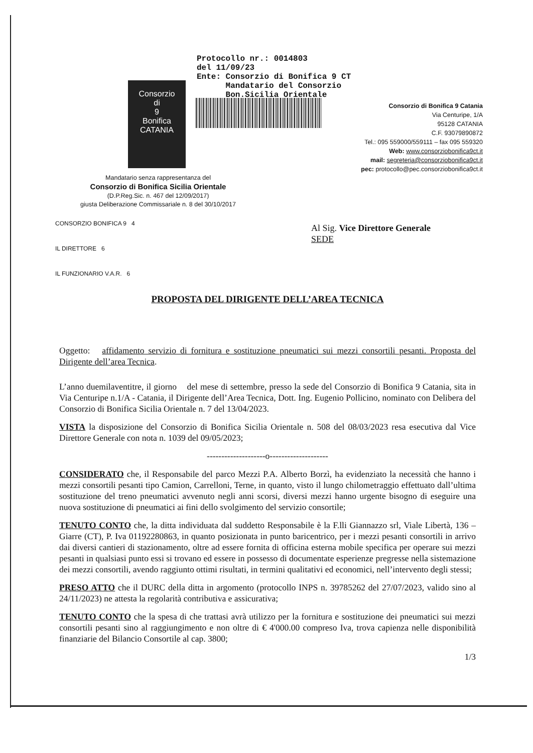Protocollo nr.: 0014803
del 11/09/23
Ente: Consorzio di Bonifica 9 CT
Mandatario del Consorzio
Bon.Sicilia Orientale
Consorzio
di
9
Bonifica
CATANIA
Consorzio di Bonifica 9 Catania
Via Centuripe, 1/A
95128 CATANIA
C.F. 93079890872
Tel.: 095 559000/559111 – fax 095 559320
Web: www.consorziobonifica9ct.it
mail: segreteria@consorziobonifica9ct.it
pec: protocollo@pec.consorziobonifica9ct.it
Mandatario senza rappresentanza del
Consorzio di Bonifica Sicilia Orientale
(D.P.Reg.Sic. n. 467 del 12/09/2017)
giusta Deliberazione Commissariale n. 8 del 30/10/2017
CONSORZIO BONIFICA 9 4
IL DIRETTORE 6
IL FUNZIONARIO V.A.R. 6
Al Sig. Vice Direttore Generale
SEDE
PROPOSTA DEL DIRIGENTE DELL’AREA TECNICA
Oggetto: affidamento servizio di fornitura e sostituzione pneumatici sui mezzi consortili pesanti. Proposta del Dirigente dell’area Tecnica.
L’anno duemilaventitre, il giorno del mese di settembre, presso la sede del Consorzio di Bonifica 9 Catania, sita in Via Centuripe n.1/A - Catania, il Dirigente dell’Area Tecnica, Dott. Ing. Eugenio Pollicino, nominato con Delibera del Consorzio di Bonifica Sicilia Orientale n. 7 del 13/04/2023.
VISTA la disposizione del Consorzio di Bonifica Sicilia Orientale n. 508 del 08/03/2023 resa esecutiva dal Vice Direttore Generale con nota n. 1039 del 09/05/2023;
--------------------o--------------------
CONSIDERATO che, il Responsabile del parco Mezzi P.A. Alberto Borzì, ha evidenziato la necessità che hanno i mezzi consortili pesanti tipo Camion, Carrelloni, Terne, in quanto, visto il lungo chilometraggio effettuato dall’ultima sostituzione del treno pneumatici avvenuto negli anni scorsi, diversi mezzi hanno urgente bisogno di eseguire una nuova sostituzione di pneumatici ai fini dello svolgimento del servizio consortile;
TENUTO CONTO che, la ditta individuata dal suddetto Responsabile è la F.lli Giannazzo srl, Viale Libertà, 136 – Giarre (CT), P. Iva 01192280863, in quanto posizionata in punto baricentrico, per i mezzi pesanti consortili in arrivo dai diversi cantieri di stazionamento, oltre ad essere fornita di officina esterna mobile specifica per operare sui mezzi pesanti in qualsiasi punto essi si trovano ed essere in possesso di documentate esperienze pregresse nella sistemazione dei mezzi consortili, avendo raggiunto ottimi risultati, in termini qualitativi ed economici, nell’intervento degli stessi;
PRESO ATTO che il DURC della ditta in argomento (protocollo INPS n. 39785262 del 27/07/2023, valido sino al 24/11/2023) ne attesta la regolarità contributiva e assicurativa;
TENUTO CONTO che la spesa di che trattasi avrà utilizzo per la fornitura e sostituzione dei pneumatici sui mezzi consortili pesanti sino al raggiungimento e non oltre di € 4'000.00 compreso Iva, trova capienza nelle disponibilità finanziarie del Bilancio Consortile al cap. 3800;
1/3